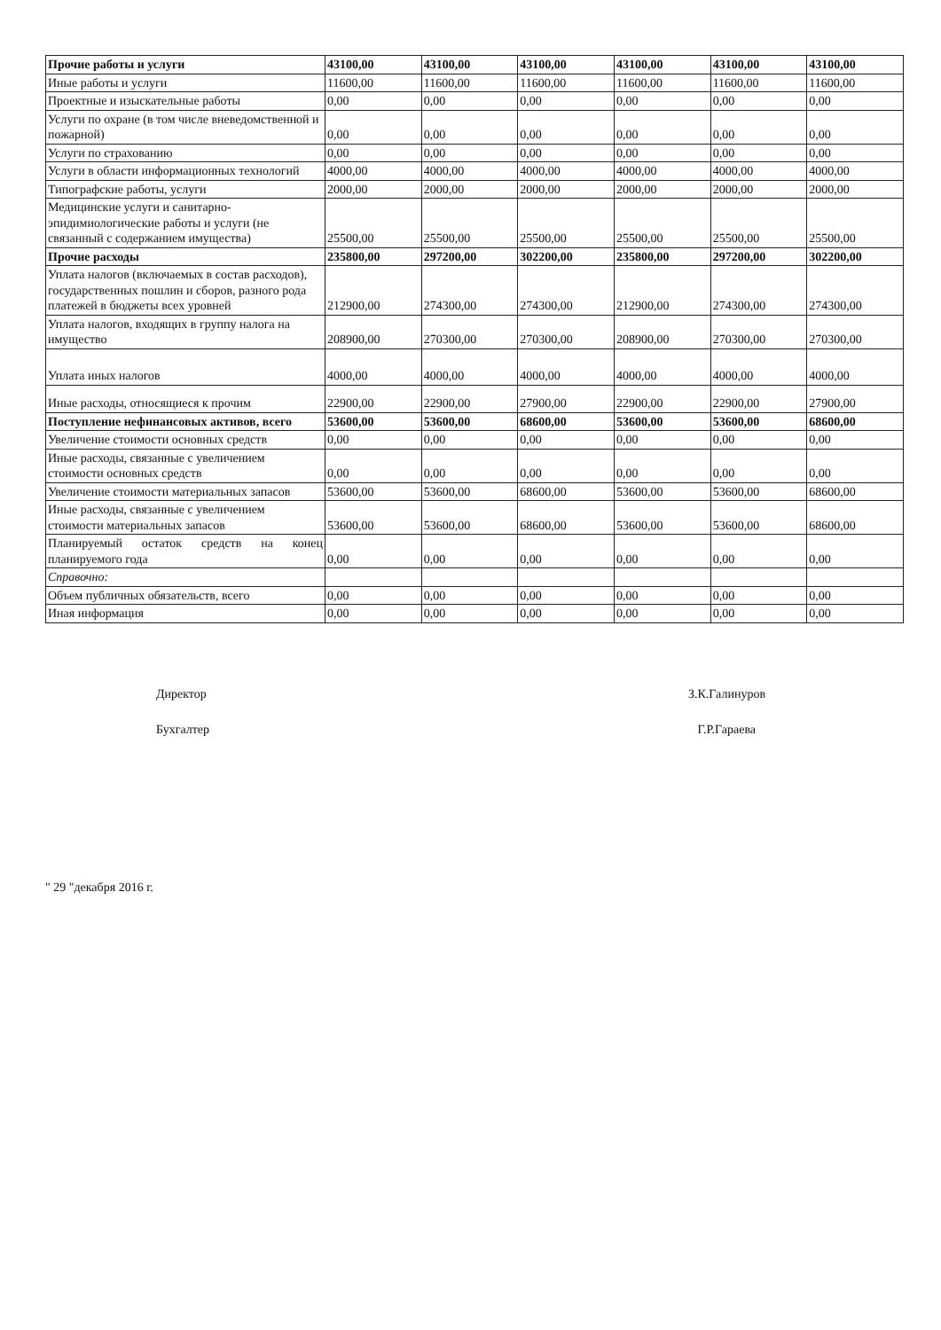| Прочие работы и услуги | 43100,00 | 43100,00 | 43100,00 | 43100,00 | 43100,00 | 43100,00 |
| Иные работы и услуги | 11600,00 | 11600,00 | 11600,00 | 11600,00 | 11600,00 | 11600,00 |
| Проектные и изыскательные работы | 0,00 | 0,00 | 0,00 | 0,00 | 0,00 | 0,00 |
| Услуги по охране (в том числе вневедомственной и пожарной) | 0,00 | 0,00 | 0,00 | 0,00 | 0,00 | 0,00 |
| Услуги по страхованию | 0,00 | 0,00 | 0,00 | 0,00 | 0,00 | 0,00 |
| Услуги в области информационных технологий | 4000,00 | 4000,00 | 4000,00 | 4000,00 | 4000,00 | 4000,00 |
| Типографские работы, услуги | 2000,00 | 2000,00 | 2000,00 | 2000,00 | 2000,00 | 2000,00 |
| Медицинские услуги и санитарно-эпидимиологические работы и услуги (не связанный с содержанием имущества) | 25500,00 | 25500,00 | 25500,00 | 25500,00 | 25500,00 | 25500,00 |
| Прочие расходы | 235800,00 | 297200,00 | 302200,00 | 235800,00 | 297200,00 | 302200,00 |
| Уплата налогов (включаемых в состав расходов), государственных пошлин и сборов, разного рода платежей в бюджеты всех уровней | 212900,00 | 274300,00 | 274300,00 | 212900,00 | 274300,00 | 274300,00 |
| Уплата налогов, входящих в группу налога на имущество | 208900,00 | 270300,00 | 270300,00 | 208900,00 | 270300,00 | 270300,00 |
| Уплата иных налогов | 4000,00 | 4000,00 | 4000,00 | 4000,00 | 4000,00 | 4000,00 |
| Иные расходы, относящиеся к прочим | 22900,00 | 22900,00 | 27900,00 | 22900,00 | 22900,00 | 27900,00 |
| Поступление нефинансовых активов, всего | 53600,00 | 53600,00 | 68600,00 | 53600,00 | 53600,00 | 68600,00 |
| Увеличение стоимости основных средств | 0,00 | 0,00 | 0,00 | 0,00 | 0,00 | 0,00 |
| Иные расходы, связанные с увеличением стоимости основных средств | 0,00 | 0,00 | 0,00 | 0,00 | 0,00 | 0,00 |
| Увеличение стоимости материальных запасов | 53600,00 | 53600,00 | 68600,00 | 53600,00 | 53600,00 | 68600,00 |
| Иные расходы, связанные с увеличением стоимости материальных запасов | 53600,00 | 53600,00 | 68600,00 | 53600,00 | 53600,00 | 68600,00 |
| Планируемый остаток средств на конец планируемого года | 0,00 | 0,00 | 0,00 | 0,00 | 0,00 | 0,00 |
| Справочно: | | | | | | |
| Объем публичных обязательств, всего | 0,00 | 0,00 | 0,00 | 0,00 | 0,00 | 0,00 |
| Иная информация | 0,00 | 0,00 | 0,00 | 0,00 | 0,00 | 0,00 |
Директор
Бухгалтер
З.К.Галинуров
Г.Р.Гараева
" 29 "декабря 2016 г.